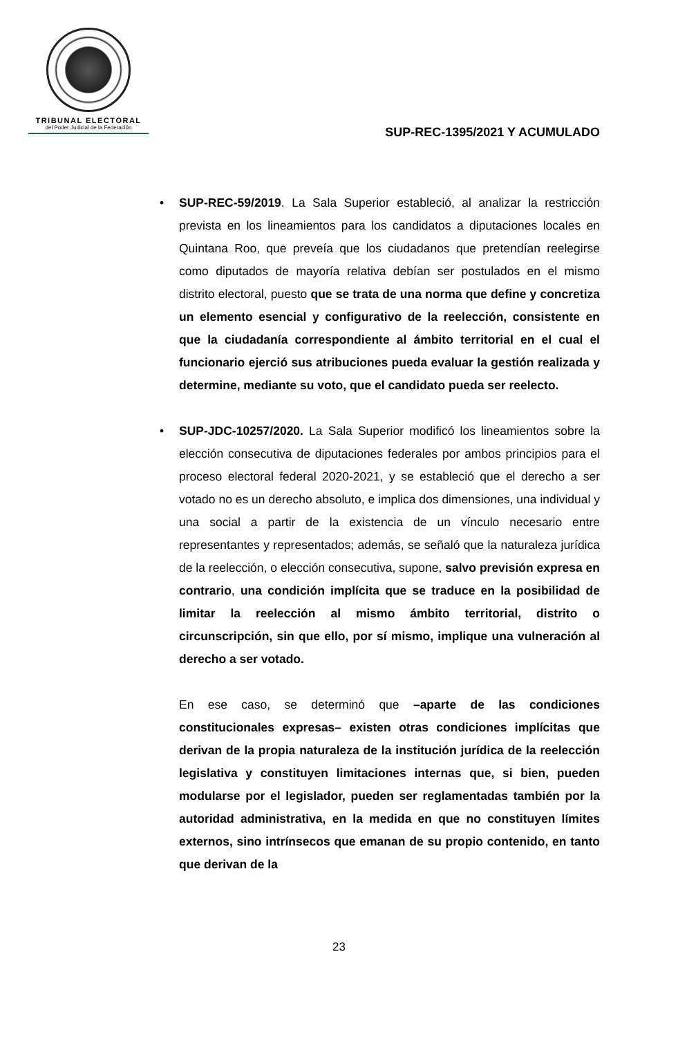TRIBUNAL ELECTORAL
del Poder Judicial de la Federación
SUP-REC-1395/2021 Y ACUMULADO
• SUP-REC-59/2019. La Sala Superior estableció, al analizar la restricción prevista en los lineamientos para los candidatos a diputaciones locales en Quintana Roo, que preveía que los ciudadanos que pretendían reelegirse como diputados de mayoría relativa debían ser postulados en el mismo distrito electoral, puesto que se trata de una norma que define y concretiza un elemento esencial y configurativo de la reelección, consistente en que la ciudadanía correspondiente al ámbito territorial en el cual el funcionario ejerció sus atribuciones pueda evaluar la gestión realizada y determine, mediante su voto, que el candidato pueda ser reelecto.
• SUP-JDC-10257/2020. La Sala Superior modificó los lineamientos sobre la elección consecutiva de diputaciones federales por ambos principios para el proceso electoral federal 2020-2021, y se estableció que el derecho a ser votado no es un derecho absoluto, e implica dos dimensiones, una individual y una social a partir de la existencia de un vínculo necesario entre representantes y representados; además, se señaló que la naturaleza jurídica de la reelección, o elección consecutiva, supone, salvo previsión expresa en contrario, una condición implícita que se traduce en la posibilidad de limitar la reelección al mismo ámbito territorial, distrito o circunscripción, sin que ello, por sí mismo, implique una vulneración al derecho a ser votado.
En ese caso, se determinó que –aparte de las condiciones constitucionales expresas– existen otras condiciones implícitas que derivan de la propia naturaleza de la institución jurídica de la reelección legislativa y constituyen limitaciones internas que, si bien, pueden modularse por el legislador, pueden ser reglamentadas también por la autoridad administrativa, en la medida en que no constituyen límites externos, sino intrínsecos que emanan de su propio contenido, en tanto que derivan de la
23